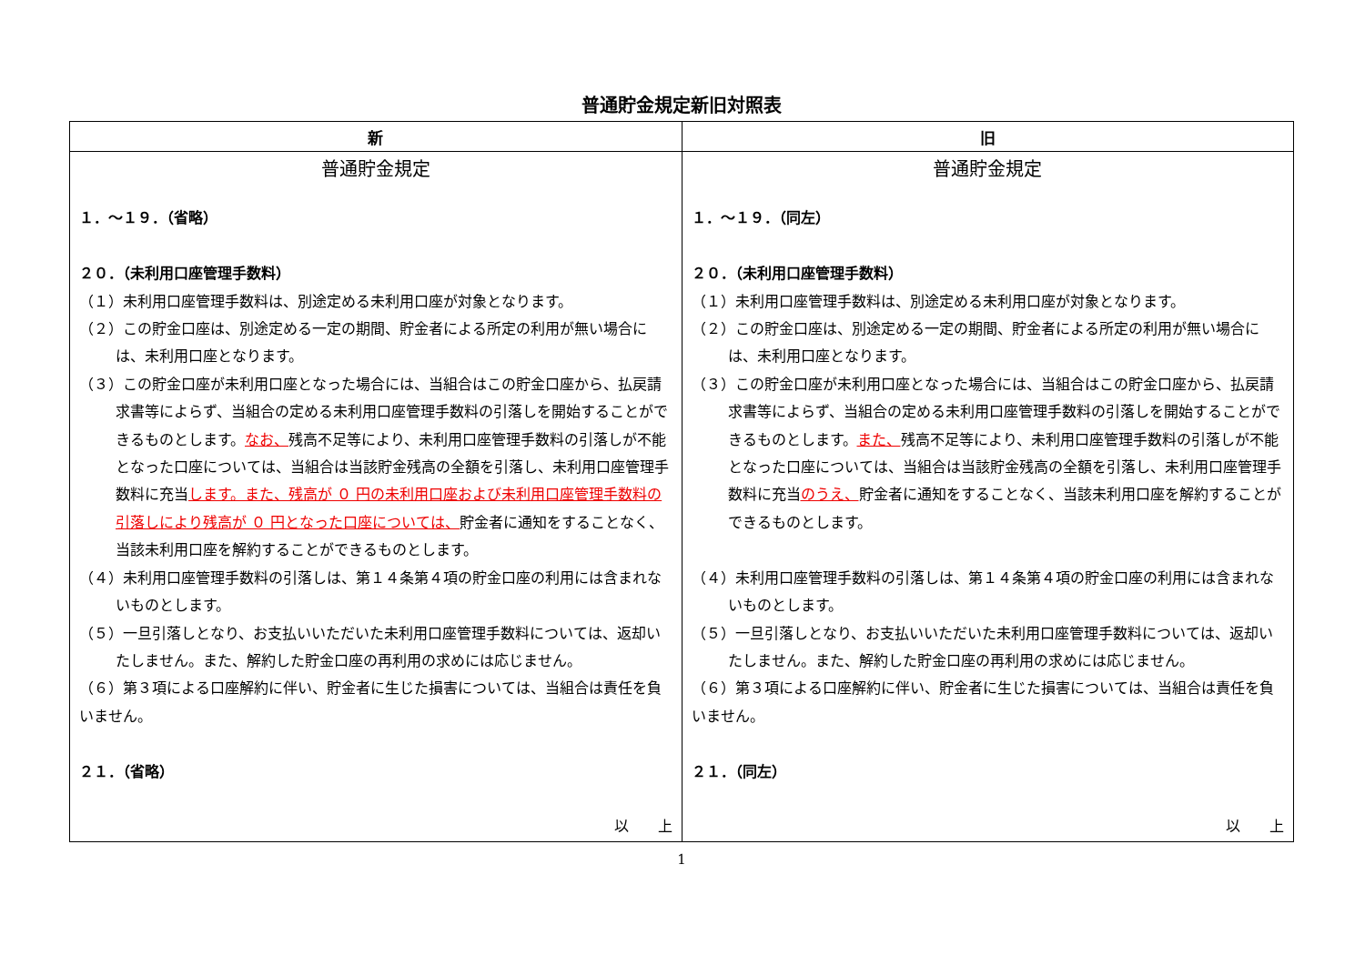普通貯金規定新旧対照表
| 新 | 旧 |
| --- | --- |
| 普通貯金規定 １．～１９．（省略） ２０．（未利用口座管理手数料） （１）未利用口座管理手数料は、別途定める未利用口座が対象となります。 （２）この貯金口座は、別途定める一定の期間、貯金者による所定の利用が無い場合には、未利用口座となります。 （３）この貯金口座が未利用口座となった場合には、当組合はこの貯金口座から、払戻請求書等によらず、当組合の定める未利用口座管理手数料の引落しを開始することができるものとします。 なお、 残高不足等により、未利用口座管理手数料の引落しが不能となった口座については、当組合は当該貯金残高の全額を引落し、未利用口座管理手数料に充当 します。また、残高が ０ 円の未利用口座および未利用口座管理手数料の引落しにより残高が ０ 円となった口座については、 貯金者に通知をすることなく、当該未利用口座を解約することができるものとします。 （４）未利用口座管理手数料の引落しは、第１４条第４項の貯金口座の利用には含まれないものとします。 （５）一旦引落しとなり、お支払いいただいた未利用口座管理手数料については、返却いたしません。また、解約した貯金口座の再利用の求めには応じません。 （６）第３項による口座解約に伴い、貯金者に生じた損害については、当組合は責任を負いません。 ２１．（省略） 以 上 | 普通貯金規定 １．～１９．（同左） ２０．（未利用口座管理手数料） （１）未利用口座管理手数料は、別途定める未利用口座が対象となります。 （２）この貯金口座は、別途定める一定の期間、貯金者による所定の利用が無い場合には、未利用口座となります。 （３）この貯金口座が未利用口座となった場合には、当組合はこの貯金口座から、払戻請求書等によらず、当組合の定める未利用口座管理手数料の引落しを開始することができるものとします。 また、 残高不足等により、未利用口座管理手数料の引落しが不能となった口座については、当組合は当該貯金残高の全額を引落し、未利用口座管理手数料に充当 のうえ、 貯金者に通知をすることなく、当該未利用口座を解約することができるものとします。 （４）未利用口座管理手数料の引落しは、第１４条第４項の貯金口座の利用には含まれないものとします。 （５）一旦引落しとなり、お支払いいただいた未利用口座管理手数料については、返却いたしません。また、解約した貯金口座の再利用の求めには応じません。 （６）第３項による口座解約に伴い、貯金者に生じた損害については、当組合は責任を負いません。 ２１．（同左） 以 上 |
1